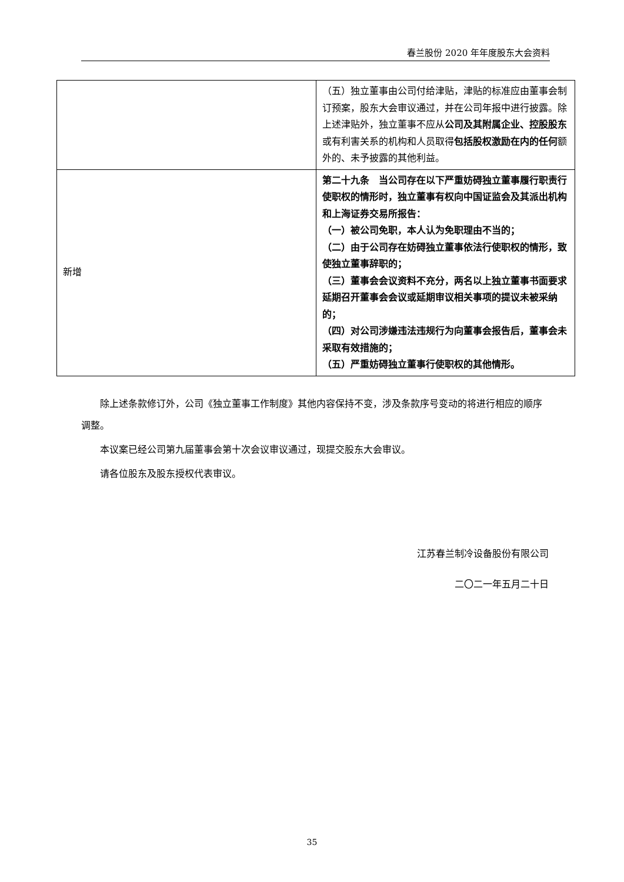春兰股份 2020 年年度股东大会资料
| | （五）独立董事由公司付给津贴，津贴的标准应由董事会制订预案，股东大会审议通过，并在公司年报中进行披露。除上述津贴外，独立董事不应从 公司及其附属企业、控股股东 或有利害关系的机构和人员取得 包括股权激励在内的任何 额外的、未予披露的其他利益。 |
| 新增 | 第二十九条 当公司存在以下严重妨碍独立董事履行职责行使职权的情形时，独立董事有权向中国证监会及其派出机构和上海证券交易所报告： （一）被公司免职，本人认为免职理由不当的； （二）由于公司存在妨碍独立董事依法行使职权的情形，致使独立董事辞职的； （三）董事会会议资料不充分，两名以上独立董事书面要求延期召开董事会会议或延期审议相关事项的提议未被采纳的； （四）对公司涉嫌违法违规行为向董事会报告后，董事会未采取有效措施的； （五）严重妨碍独立董事行使职权的其他情形。 |
除上述条款修订外，公司《独立董事工作制度》其他内容保持不变，涉及条款序号变动的将进行相应的顺序调整。
本议案已经公司第九届董事会第十次会议审议通过，现提交股东大会审议。
请各位股东及股东授权代表审议。
江苏春兰制冷设备股份有限公司
二〇二一年五月二十日
35